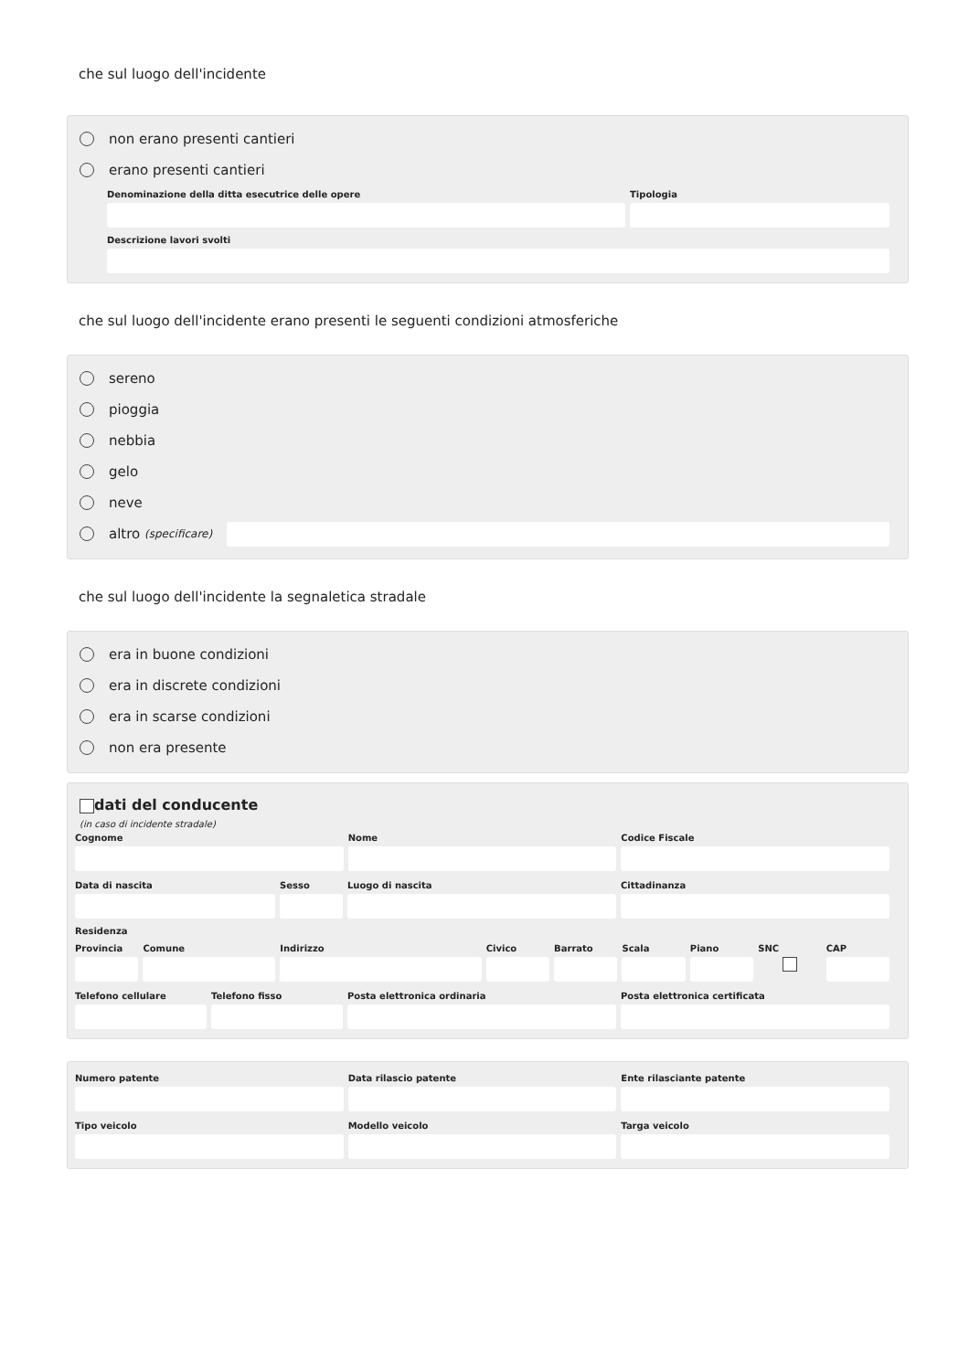che sul luogo dell'incidente
non erano presenti cantieri
erano presenti cantieri
Denominazione della ditta esecutrice delle opere
Tipologia
Descrizione lavori svolti
che sul luogo dell'incidente erano presenti le seguenti condizioni atmosferiche
sereno
pioggia
nebbia
gelo
neve
altro (specificare)
che sul luogo dell'incidente la segnaletica stradale
era in buone condizioni
era in discrete condizioni
era in scarse condizioni
non era presente
dati del conducente
(in caso di incidente stradale)
Cognome Nome Codice Fiscale
Data di nascita Sesso Luogo di nascita Cittadinanza
Residenza
Provincia Comune Indirizzo Civico Barrato Scala Piano SNC CAP
Telefono cellulare Telefono fisso Posta elettronica ordinaria Posta elettronica certificata
Numero patente Data rilascio patente Ente rilasciante patente
Tipo veicolo Modello veicolo Targa veicolo